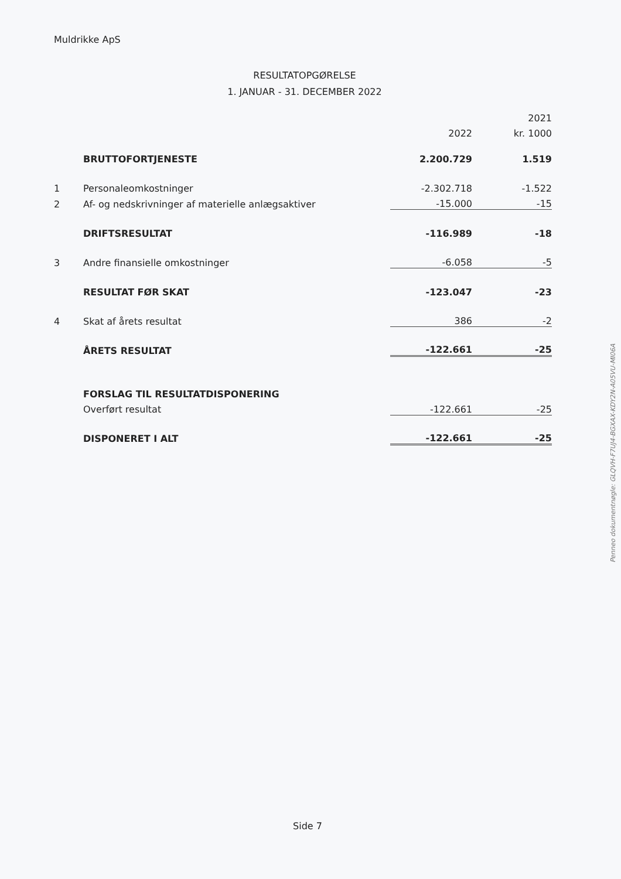Muldrikke ApS
RESULTATOPGØRELSE
1. JANUAR - 31. DECEMBER 2022
| | | | 2021 |
| | | 2022 | kr. 1000 |
| | BRUTTOFORTJENESTE | 2.200.729 | 1.519 |
| 1 | Personaleomkostninger | -2.302.718 | -1.522 |
| 2 | Af- og nedskrivninger af materielle anlægsaktiver | -15.000 | -15 |
| | DRIFTSRESULTAT | -116.989 | -18 |
| 3 | Andre finansielle omkostninger | -6.058 | -5 |
| | RESULTAT FØR SKAT | -123.047 | -23 |
| 4 | Skat af årets resultat | 386 | -2 |
| | ÅRETS RESULTAT | -122.661 | -25 |
| | FORSLAG TIL RESULTATDISPONERING | | |
| | Overført resultat | -122.661 | -25 |
| | DISPONERET I ALT | -122.661 | -25 |
Penneo dokumentnøgle: GLQVH-F7UJ4-BGXAX-KDY2N-A05VU-MI06A
Side 7